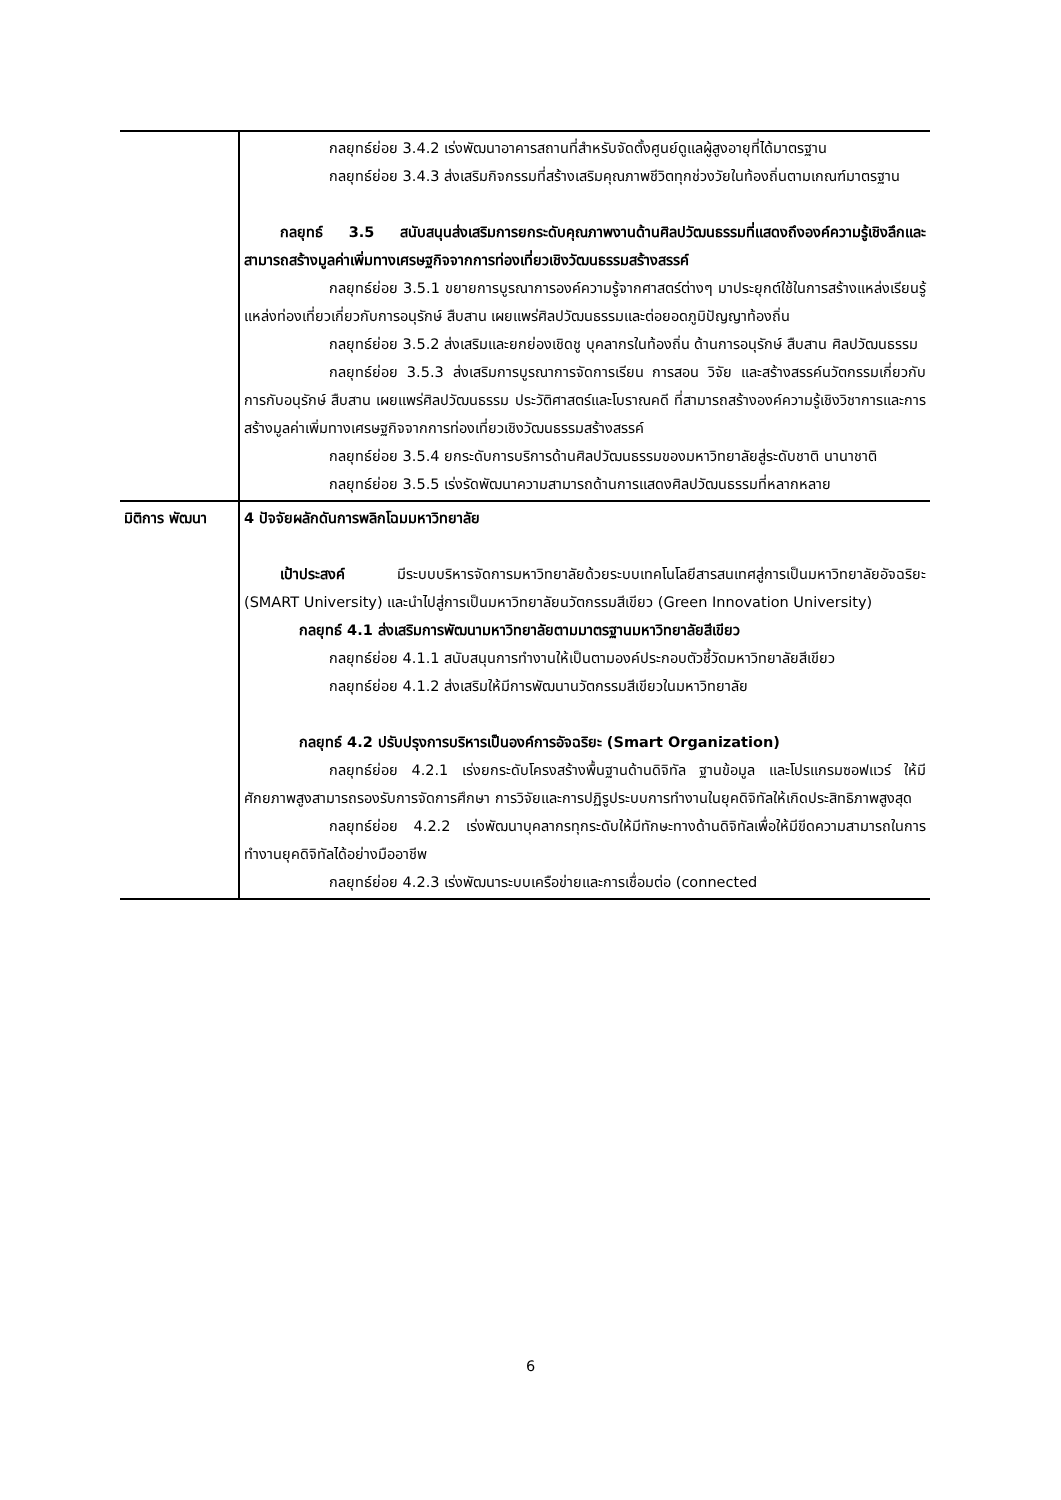| | กลยุทธ์ย่อย 3.4.2 เร่งพัฒนาอาคารสถานที่สำหรับจัดตั้งศูนย์ดูแลผู้สูงอายุที่ได้มาตรฐาน กลยุทธ์ย่อย 3.4.3 ส่งเสริมกิจกรรมที่สร้างเสริมคุณภาพชีวิตทุกช่วงวัยในท้องถิ่นตามเกณฑ์มาตรฐาน กลยุทธ์ 3.5 สนับสนุนส่งเสริมการยกระดับคุณภาพงานด้านศิลปวัฒนธรรมที่แสดงถึงองค์ความรู้เชิงลึกและสามารถสร้างมูลค่าเพิ่มทางเศรษฐกิจจากการท่องเที่ยวเชิงวัฒนธรรมสร้างสรรค์ กลยุทธ์ย่อย 3.5.1 ขยายการบูรณาการองค์ความรู้จากศาสตร์ต่างๆ มาประยุกต์ใช้ในการสร้างแหล่งเรียนรู้แหล่งท่องเที่ยวเกี่ยวกับการอนุรักษ์ สืบสาน เผยแพร่ศิลปวัฒนธรรมและต่อยอดภูมิปัญญาท้องถิ่น กลยุทธ์ย่อย 3.5.2 ส่งเสริมและยกย่องเชิดชู บุคลากรในท้องถิ่น ด้านการอนุรักษ์ สืบสาน ศิลปวัฒนธรรม กลยุทธ์ย่อย 3.5.3 ส่งเสริมการบูรณาการจัดการเรียน การสอน วิจัย และสร้างสรรค์นวัตกรรมเกี่ยวกับการกับอนุรักษ์ สืบสาน เผยแพร่ศิลปวัฒนธรรม ประวัติศาสตร์และโบราณคดี ที่สามารถสร้างองค์ความรู้เชิงวิชาการและการสร้างมูลค่าเพิ่มทางเศรษฐกิจจากการท่องเที่ยวเชิงวัฒนธรรมสร้างสรรค์ กลยุทธ์ย่อย 3.5.4 ยกระดับการบริการด้านศิลปวัฒนธรรมของมหาวิทยาลัยสู่ระดับชาติ นานาชาติ กลยุทธ์ย่อย 3.5.5 เร่งรัดพัฒนาความสามารถด้านการแสดงศิลปวัฒนธรรมที่หลากหลาย |
| มิติการ พัฒนา | 4 ปัจจัยผลักดันการพลิกโฉมมหาวิทยาลัย เป้าประสงค์ มีระบบบริหารจัดการมหาวิทยาลัยด้วยระบบเทคโนโลยีสารสนเทศสู่การเป็นมหาวิทยาลัยอัจฉริยะ (SMART University) และนำไปสู่การเป็นมหาวิทยาลัยนวัตกรรมสีเขียว (Green Innovation University) กลยุทธ์ 4.1 ส่งเสริมการพัฒนามหาวิทยาลัยตามมาตรฐานมหาวิทยาลัยสีเขียว กลยุทธ์ย่อย 4.1.1 สนับสนุนการทำงานให้เป็นตามองค์ประกอบตัวชี้วัดมหาวิทยาลัยสีเขียว กลยุทธ์ย่อย 4.1.2 ส่งเสริมให้มีการพัฒนานวัตกรรมสีเขียวในมหาวิทยาลัย กลยุทธ์ 4.2 ปรับปรุงการบริหารเป็นองค์การอัจฉริยะ (Smart Organization) กลยุทธ์ย่อย 4.2.1 เร่งยกระดับโครงสร้างพื้นฐานด้านดิจิทัล ฐานข้อมูล และโปรแกรมซอฟแวร์ ให้มีศักยภาพสูงสามารถรองรับการจัดการศึกษา การวิจัยและการปฏิรูประบบการทำงานในยุคดิจิทัลให้เกิดประสิทธิภาพสูงสุด กลยุทธ์ย่อย 4.2.2 เร่งพัฒนาบุคลากรทุกระดับให้มีทักษะทางด้านดิจิทัลเพื่อให้มีขีดความสามารถในการทำงานยุคดิจิทัลได้อย่างมืออาชีพ กลยุทธ์ย่อย 4.2.3 เร่งพัฒนาระบบเครือข่ายและการเชื่อมต่อ (connected |
6